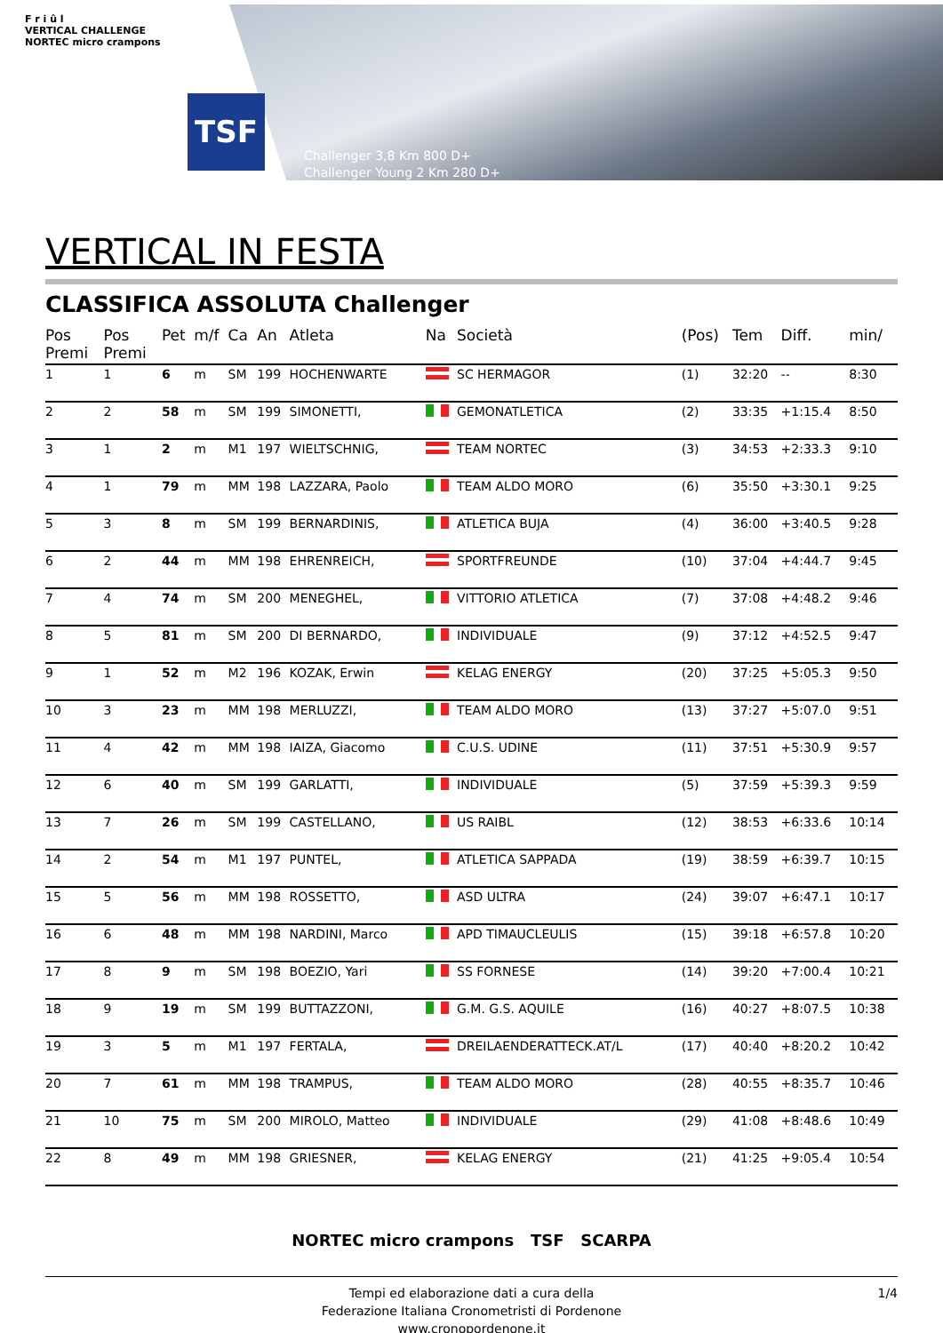F r i û l
VERTICAL CHALLENGE
NORTEC micro crampons
TSF
Challenger 3,8 Km 800 D+
Challenger Young 2 Km 280 D+
VERTICAL IN FESTA
CLASSIFICA ASSOLUTA Challenger
| Pos Premi | Pos Premi | Pet | m/f | Ca | An | Atleta | Na | Società | (Pos) | Tem | Diff. | min/ |
| --- | --- | --- | --- | --- | --- | --- | --- | --- | --- | --- | --- | --- |
| 1 | 1 | 6 | m | SM | 199 | HOCHENWARTE | | SC HERMAGOR | (1) | 32:20 | -- | 8:30 |
| 2 | 2 | 58 | m | SM | 199 | SIMONETTI, | | GEMONATLETICA | (2) | 33:35 | +1:15.4 | 8:50 |
| 3 | 1 | 2 | m | M1 | 197 | WIELTSCHNIG, | | TEAM NORTEC | (3) | 34:53 | +2:33.3 | 9:10 |
| 4 | 1 | 79 | m | MM | 198 | LAZZARA, Paolo | | TEAM ALDO MORO | (6) | 35:50 | +3:30.1 | 9:25 |
| 5 | 3 | 8 | m | SM | 199 | BERNARDINIS, | | ATLETICA BUJA | (4) | 36:00 | +3:40.5 | 9:28 |
| 6 | 2 | 44 | m | MM | 198 | EHRENREICH, | | SPORTFREUNDE | (10) | 37:04 | +4:44.7 | 9:45 |
| 7 | 4 | 74 | m | SM | 200 | MENEGHEL, | | VITTORIO ATLETICA | (7) | 37:08 | +4:48.2 | 9:46 |
| 8 | 5 | 81 | m | SM | 200 | DI BERNARDO, | | INDIVIDUALE | (9) | 37:12 | +4:52.5 | 9:47 |
| 9 | 1 | 52 | m | M2 | 196 | KOZAK, Erwin | | KELAG ENERGY | (20) | 37:25 | +5:05.3 | 9:50 |
| 10 | 3 | 23 | m | MM | 198 | MERLUZZI, | | TEAM ALDO MORO | (13) | 37:27 | +5:07.0 | 9:51 |
| 11 | 4 | 42 | m | MM | 198 | IAIZA, Giacomo | | C.U.S. UDINE | (11) | 37:51 | +5:30.9 | 9:57 |
| 12 | 6 | 40 | m | SM | 199 | GARLATTI, | | INDIVIDUALE | (5) | 37:59 | +5:39.3 | 9:59 |
| 13 | 7 | 26 | m | SM | 199 | CASTELLANO, | | US RAIBL | (12) | 38:53 | +6:33.6 | 10:14 |
| 14 | 2 | 54 | m | M1 | 197 | PUNTEL, | | ATLETICA SAPPADA | (19) | 38:59 | +6:39.7 | 10:15 |
| 15 | 5 | 56 | m | MM | 198 | ROSSETTO, | | ASD ULTRA | (24) | 39:07 | +6:47.1 | 10:17 |
| 16 | 6 | 48 | m | MM | 198 | NARDINI, Marco | | APD TIMAUCLEULIS | (15) | 39:18 | +6:57.8 | 10:20 |
| 17 | 8 | 9 | m | SM | 198 | BOEZIO, Yari | | SS FORNESE | (14) | 39:20 | +7:00.4 | 10:21 |
| 18 | 9 | 19 | m | SM | 199 | BUTTAZZONI, | | G.M. G.S. AQUILE | (16) | 40:27 | +8:07.5 | 10:38 |
| 19 | 3 | 5 | m | M1 | 197 | FERTALA, | | DREILAENDERATTECK.AT/L | (17) | 40:40 | +8:20.2 | 10:42 |
| 20 | 7 | 61 | m | MM | 198 | TRAMPUS, | | TEAM ALDO MORO | (28) | 40:55 | +8:35.7 | 10:46 |
| 21 | 10 | 75 | m | SM | 200 | MIROLO, Matteo | | INDIVIDUALE | (29) | 41:08 | +8:48.6 | 10:49 |
| 22 | 8 | 49 | m | MM | 198 | GRIESNER, | | KELAG ENERGY | (21) | 41:25 | +9:05.4 | 10:54 |
NORTEC micro crampons TSF SCARPA
Tempi ed elaborazione dati a cura della
Federazione Italiana Cronometristi di Pordenone
www.cronopordenone.it
1/4